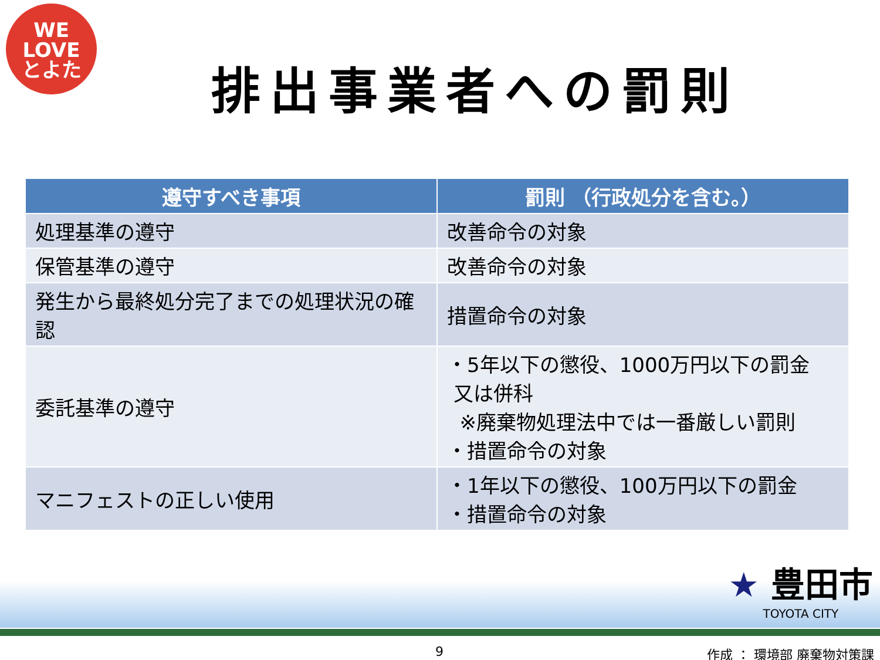WE
LOVE
とよた
排出事業者への罰則
| 遵守すべき事項 | 罰則 （行政処分を含む。） |
| --- | --- |
| 処理基準の遵守 | 改善命令の対象 |
| 保管基準の遵守 | 改善命令の対象 |
| 発生から最終処分完了までの処理状況の確認 | 措置命令の対象 |
| 委託基準の遵守 | ・5年以下の懲役、1000万円以下の罰金 又は併科 ※廃棄物処理法中では一番厳しい罰則 ・措置命令の対象 |
| マニフェストの正しい使用 | ・1年以下の懲役、100万円以下の罰金 ・措置命令の対象 |
★ 豊田市
TOYOTA CITY
9 作成 ： 環境部 廃棄物対策課